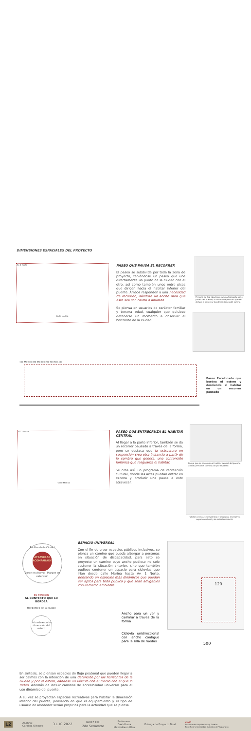DIMENSIONES ESPACIALES DEL PROYECTO
Av. 1 Norte
Calle Marina
PASEO QUE PAUSA EL RECORRER
El paseo se subdivide por toda la zona de proyecto, teniéndose un paseo que une directamente un punto de la ciudad con el otro, así como también unos entre pisos que dirigen hacia el habitar inferior del puente. Ambos responden a una necesidad de recorrido, dándose un ancho para que este sea con calma o apurado.
Se piensa en usuarios de carácter familiar y tercera edad, cualquier que quisiese detenerse un momento a observar el horizonte de la ciudad.
Persona de 3ra edad que camina tranquilo por el paseo del puente, al fondo una persona que se detuvo a observar las dimensiones del estero.
100 750 100 050 550 600 290 500 500 400
Paseo Escalonado que bordea el estero y desciende al habitar en un recorrer pausado
Av. 1 Norte
Calle Marina
PASEO QUE ENTRECRUZA EL HABITAR CENTRAL
Al llegar a la parte inferior, también se da un recorrer pausado a través de la forma, pero se destaca que la estructura en suspensión crea otra instancia a partir de la sombra que genera, una contención lumínica que resguarda el habitar.
Se crea así, un programa de recreación cultural, donde las artes puedan entrar en escena y producir una pausa a este atravesar.
Pareja que se encamina al habitar central del puente, ambas personas que cruzan por el paseo.
Habitar central, se desarrolla el programa recreativo, espacio cultural y de entretenimiento
Perfiles de la Ciudad
ATRAVESAR ACOMPAÑADO
Borde en Asomo · Margen en extensión
EN TENSIÓN
AL CONTEXTO QUE LO BORDEA
Horizontes de la ciudad
Ir bordeando la dimensión del estero
ESPACIO UNIVERSAL
Con el fin de crear espacios públicos inclusivos, se piensa un camino que pueda albergar a personas en situación de discapacidad, para esto se proyecto un camino cuyo ancho pudiese no solo sostener la situación anterior, sino que también pudiese contener un espacio para ciclovías que irían desde calle Marina hasta Av. 1 Norte, pensando en espacios más dinámicos que puedan ser aptos para todo público y que sean amigables con el medio ambiente.
120
500
Ancho para un ver y caminar a traves de la forma
Ciclovía unidireccional con ancho contiguo para la silla de ruedas
En síntesis, se piensan espacios de flujo peatonal que pueden llegar a ser calmos con la intención de una detención por los horizontes de la ciudad y por el estero, dándose un vínculo con el medio con el que lo rodeo. Además de incluir caminos de accesibilidad universal para el uso dinámico del puente.
A su vez se proyectan espacios recreativos para habitar la dimensión inferior del puente, pensando en que el equipamiento y el tipo de usuario de alrededor serían propicios para la actividad que se piensa.
L2 Alumna:
Carolina Olivares 31.10.2022 Taller HIB
2do Semestre Profesores:
David Luza
Maximiliano Olea Entrega de Proyecto Final e[ad]
Escuela de Arquitectura y Diseño
Pontificia Universidad Católica de Valparaíso